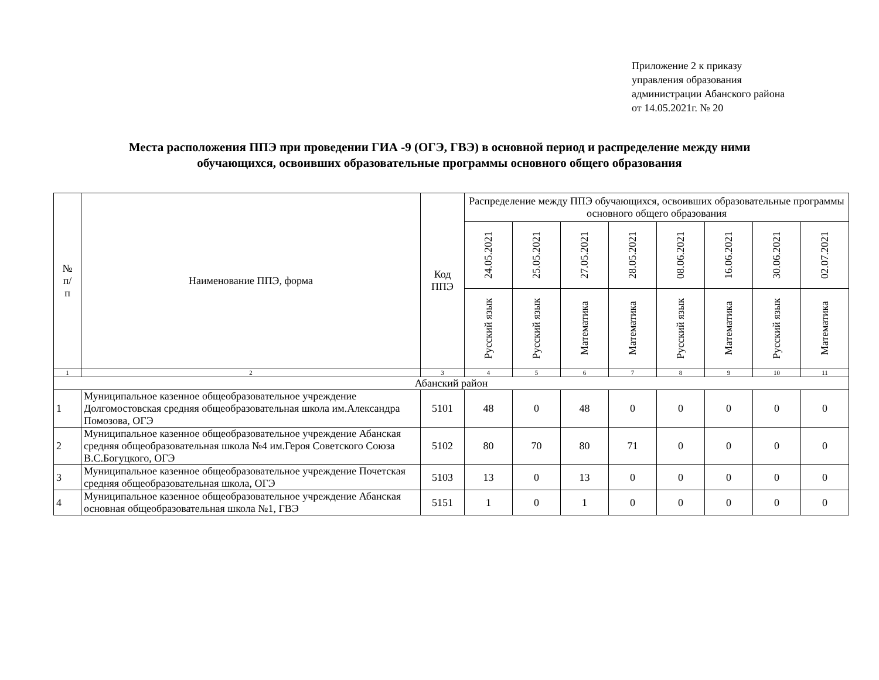Приложение 2 к приказу
управления образования
администрации Абанского района
от 14.05.2021г. № 20
Места расположения ППЭ при проведении ГИА -9 (ОГЭ, ГВЭ) в основной период и распределение между ними
обучающихся, освоивших образовательные программы основного общего образования
| № п/ п | Наименование ППЭ, форма | Код ППЭ | Распределение между ППЭ обучающихся, освоивших образовательные программы основного общего образования | | | | | | | |
| --- | --- | --- | --- | --- | --- | --- | --- | --- | --- | --- |
| | | | 24.05.2021 | 25.05.2021 | 27.05.2021 | 28.05.2021 | 08.06.2021 | 16.06.2021 | 30.06.2021 | 02.07.2021 |
| | | | Русский язык | Русский язык | Математика | Математика | Русский язык | Математика | Русский язык | Математика |
| 1 | 2 | 3 | 4 | 5 | 6 | 7 | 8 | 9 | 10 | 11 |
| Абанский район | | | | | | | | | | |
| 1 | Муниципальное казенное общеобразовательное учреждение Долгомостовская средняя общеобразовательная школа им.Александра Помозова, ОГЭ | 5101 | 48 | 0 | 48 | 0 | 0 | 0 | 0 | 0 |
| 2 | Муниципальное казенное общеобразовательное учреждение Абанская средняя общеобразовательная школа №4 им.Героя Советского Союза В.С.Богуцкого, ОГЭ | 5102 | 80 | 70 | 80 | 71 | 0 | 0 | 0 | 0 |
| 3 | Муниципальное казенное общеобразовательное учреждение Почетская средняя общеобразовательная школа, ОГЭ | 5103 | 13 | 0 | 13 | 0 | 0 | 0 | 0 | 0 |
| 4 | Муниципальное казенное общеобразовательное учреждение Абанская основная общеобразовательная школа №1, ГВЭ | 5151 | 1 | 0 | 1 | 0 | 0 | 0 | 0 | 0 |